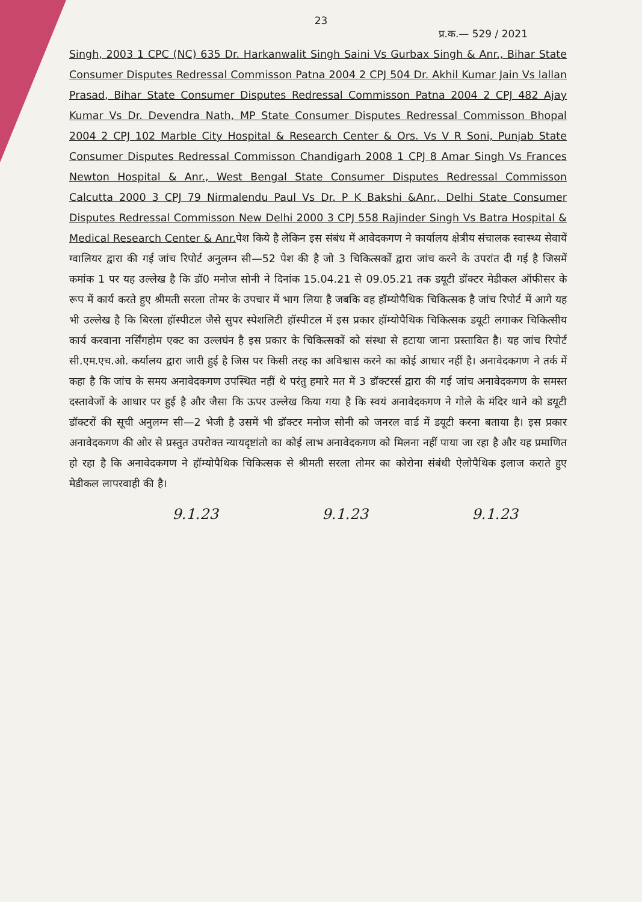23
प्र.क.— 529 / 2021
Singh, 2003 1 CPC (NC) 635 Dr. Harkanwalit Singh Saini Vs Gurbax Singh & Anr., Bihar State Consumer Disputes Redressal Commisson Patna 2004 2 CPJ 504 Dr. Akhil Kumar Jain Vs lallan Prasad, Bihar State Consumer Disputes Redressal Commisson Patna 2004 2 CPJ 482 Ajay Kumar Vs Dr. Devendra Nath, MP State Consumer Disputes Redressal Commisson Bhopal 2004 2 CPJ 102 Marble City Hospital & Research Center & Ors. Vs V R Soni, Punjab State Consumer Disputes Redressal Commisson Chandigarh 2008 1 CPJ 8 Amar Singh Vs Frances Newton Hospital & Anr., West Bengal State Consumer Disputes Redressal Commisson Calcutta 2000 3 CPJ 79 Nirmalendu Paul Vs Dr. P K Bakshi &Anr., Delhi State Consumer Disputes Redressal Commisson New Delhi 2000 3 CPJ 558 Rajinder Singh Vs Batra Hospital & Medical Research Center & Anr. पेश किये है लेकिन इस संबंध में आवेदकगण ने कार्यालय क्षेत्रीय संचालक स्वास्थ्य सेवायें ग्वालियर द्वारा की गई जांच रिपोर्ट अनुलग्न सी—52 पेश की है जो 3 चिकित्सकों द्वारा जांच करने के उपरांत दी गई है जिसमें कमांक 1 पर यह उल्लेख है कि डॉ0 मनोज सोनी ने दिनांक 15.04.21 से 09.05.21 तक डयूटी डॉक्टर मेडीकल ऑफीसर के रूप में कार्य करते हुए श्रीमती सरला तोमर के उपचार में भाग लिया है जबकि वह हॉम्योपैथिक चिकित्सक है जांच रिपोर्ट में आगे यह भी उल्लेख है कि बिरला हॉस्पीटल जैसे सुपर स्पेशलिटी हॉस्पीटल में इस प्रकार हॉम्योपैथिक चिकित्सक डयूटी लगाकर चिकित्सीय कार्य करवाना नर्सिंगहोम एक्ट का उल्लघंन है इस प्रकार के चिकित्सकों को संस्था से हटाया जाना प्रस्तावित है। यह जांच रिपोर्ट सी.एम.एच.ओ. कर्यालय द्वारा जारी हुई है जिस पर किसी तरह का अविश्वास करने का कोई आधार नहीं है। अनावेदकगण ने तर्क में कहा है कि जांच के समय अनावेदकगण उपस्थित नहीं थे परंतु हमारे मत में 3 डॉक्टरर्स द्वारा की गई जांच अनावेदकगण के समस्त दस्तावेजों के आधार पर हुई है और जैसा कि ऊपर उल्लेख किया गया है कि स्वयं अनावेदकगण ने गोले के मंदिर थाने को डयूटी डॉक्टरों की सूची अनुलग्न सी—2 भेजी है उसमें भी डॉक्टर मनोज सोनी को जनरल वार्ड में डयूटी करना बताया है। इस प्रकार अनावेदकगण की ओर से प्रस्तुत उपरोक्त न्यायदृष्टांतो का कोई लाभ अनावेदकगण को मिलना नहीं पाया जा रहा है और यह प्रमाणित हो रहा है कि अनावेदकगण ने हॉम्योपैथिक चिकित्सक से श्रीमती सरला तोमर का कोरोना संबंधी ऐलोपैथिक इलाज कराते हुए मेडीकल लापरवाही की है।
9.1.23 9.1.23 9.1.23